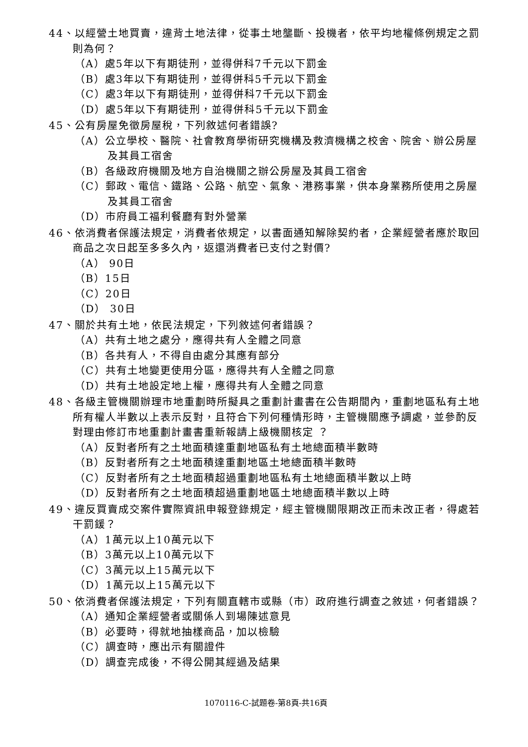44、以經營土地買賣，違背土地法律，從事土地壟斷、投機者，依平均地權條例規定之罰則為何？
（A）處5年以下有期徒刑，並得併科7千元以下罰金
（B）處3年以下有期徒刑，並得併科5千元以下罰金
（C）處3年以下有期徒刑，並得併科7千元以下罰金
（D）處5年以下有期徒刑，並得併科5千元以下罰金
45、公有房屋免徵房屋稅，下列敘述何者錯誤?
（A）公立學校、醫院、社會教育學術研究機構及救濟機構之校舍、院舍、辦公房屋及其員工宿舍
（B）各級政府機關及地方自治機關之辦公房屋及其員工宿舍
（C）郵政、電信、鐵路、公路、航空、氣象、港務事業，供本身業務所使用之房屋及其員工宿舍
（D）市府員工福利餐廳有對外營業
46、依消費者保護法規定，消費者依規定，以書面通知解除契約者，企業經營者應於取回商品之次日起至多多久內，返還消費者已支付之對價?
（A） 90日
（B）15日
（C）20日
（D） 30日
47、關於共有土地，依民法規定，下列敘述何者錯誤？
（A）共有土地之處分，應得共有人全體之同意
（B）各共有人，不得自由處分其應有部分
（C）共有土地變更使用分區，應得共有人全體之同意
（D）共有土地設定地上權，應得共有人全體之同意
48、各級主管機關辦理市地重劃時所擬具之重劃計畫書在公告期間內，重劃地區私有土地所有權人半數以上表示反對，且符合下列何種情形時，主管機關應予調處，並參酌反對理由修訂市地重劃計畫書重新報請上級機關核定 ？
（A）反對者所有之土地面積達重劃地區私有土地總面積半數時
（B）反對者所有之土地面積達重劃地區土地總面積半數時
（C）反對者所有之土地面積超過重劃地區私有土地總面積半數以上時
（D）反對者所有之土地面積超過重劃地區土地總面積半數以上時
49、違反買賣成交案件實際資訊申報登錄規定，經主管機關限期改正而未改正者，得處若干罰鍰？
（A）1萬元以上10萬元以下
（B）3萬元以上10萬元以下
（C）3萬元以上15萬元以下
（D）1萬元以上15萬元以下
50、依消費者保護法規定，下列有關直轄市或縣（市）政府進行調查之敘述，何者錯誤？
（A）通知企業經營者或關係人到場陳述意見
（B）必要時，得就地抽樣商品，加以檢驗
（C）調查時，應出示有關證件
（D）調查完成後，不得公開其經過及結果
1070116-C-試題卷-第8頁-共16頁